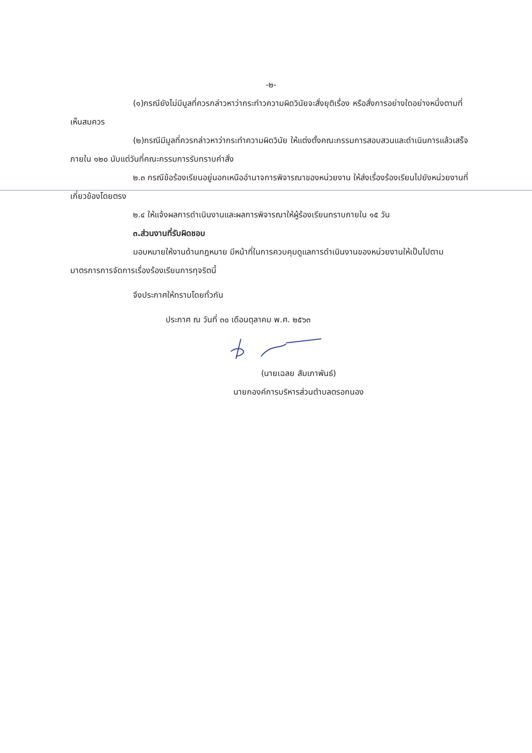-๒-
(๑)กรณียังไม่มีมูลที่ควรกล่าวหาว่ากระทำวความผิดวินัยจะสั่งยุติเรื่อง หรือสั่งการอย่างใดอย่างหนึ่งตามที่เห็นสมควร
(๒)กรณีมีมูลที่ควรกล่าวหาว่ากระทำความผิดวินัย ให้แต่งตั้งคณะกรรมการสอบสวนและดำเนินการแล้วเสร็จภายใน ๑๒๐ นับแต่วันที่คณะกรรมการรับทราบคำสั่ง
๒.๓ กรณีข้อร้องเรียนอยู่นอกเหนืออำนาจการพิจารณาของหน่วยงาน ให้ส่งเรื่องร้องเรียนไปยังหน่วยงานที่เกี่ยวข้องโดยตรง
๒.๔ ให้แจ้งผลการดำเนินงานและผลการพิจารณาให้ผู้ร้องเรียนทราบภายใน ๑๕ วัน
๓.ส่วนงานที่รับผิดชอบ
มอบหมายให้งานด้านกฎหมาย มีหน้าที่ในการควบคุมดูแลการดำเนินงานของหน่วยงานให้เป็นไปตามมาตรการการจัดการเรื่องร้องเรียนการทุจริตนี้
จึงประกาศให้ทราบโดยทั่วกัน
ประกาศ ณ วันที่ ๓๐ เดือนตุลาคม พ.ศ. ๒๕๖๓
(นายเฉลย สัมเภาพันธ์)
นายกองค์การบริหารส่วนตำบลตรอกนอง